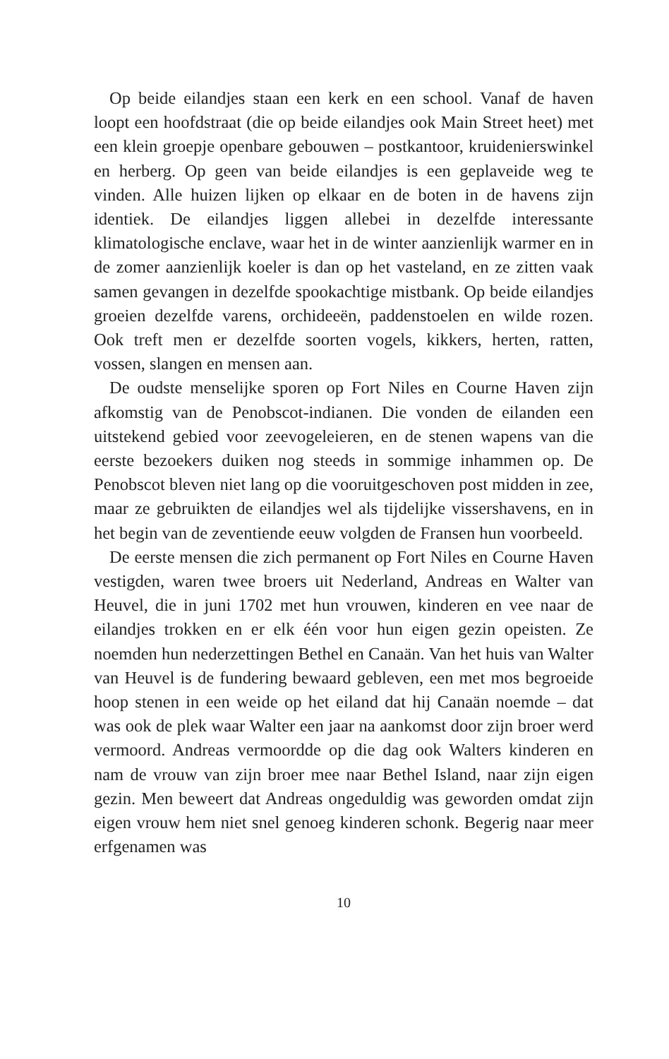Op beide eilandjes staan een kerk en een school. Vanaf de haven loopt een hoofdstraat (die op beide eilandjes ook Main Street heet) met een klein groepje openbare gebouwen – postkantoor, kruidenierswinkel en herberg. Op geen van beide eilandjes is een geplaveide weg te vinden. Alle huizen lijken op elkaar en de boten in de havens zijn identiek. De eilandjes liggen allebei in dezelfde interessante klimatologische enclave, waar het in de winter aanzienlijk warmer en in de zomer aanzienlijk koeler is dan op het vasteland, en ze zitten vaak samen gevangen in dezelfde spookachtige mistbank. Op beide eilandjes groeien dezelfde varens, orchideeën, paddenstoelen en wilde rozen. Ook treft men er dezelfde soorten vogels, kikkers, herten, ratten, vossen, slangen en mensen aan.
De oudste menselijke sporen op Fort Niles en Courne Haven zijn afkomstig van de Penobscot-indianen. Die vonden de eilanden een uitstekend gebied voor zeevogeleieren, en de stenen wapens van die eerste bezoekers duiken nog steeds in sommige inhammen op. De Penobscot bleven niet lang op die vooruitgeschoven post midden in zee, maar ze gebruikten de eilandjes wel als tijdelijke vissershavens, en in het begin van de zeventiende eeuw volgden de Fransen hun voorbeeld.
De eerste mensen die zich permanent op Fort Niles en Courne Haven vestigden, waren twee broers uit Nederland, Andreas en Walter van Heuvel, die in juni 1702 met hun vrouwen, kinderen en vee naar de eilandjes trokken en er elk één voor hun eigen gezin opeisten. Ze noemden hun nederzettingen Bethel en Canaän. Van het huis van Walter van Heuvel is de fundering bewaard gebleven, een met mos begroeide hoop stenen in een weide op het eiland dat hij Canaän noemde – dat was ook de plek waar Walter een jaar na aankomst door zijn broer werd vermoord. Andreas vermoordde op die dag ook Walters kinderen en nam de vrouw van zijn broer mee naar Bethel Island, naar zijn eigen gezin. Men beweert dat Andreas ongeduldig was geworden omdat zijn eigen vrouw hem niet snel genoeg kinderen schonk. Begerig naar meer erfgenamen was
10